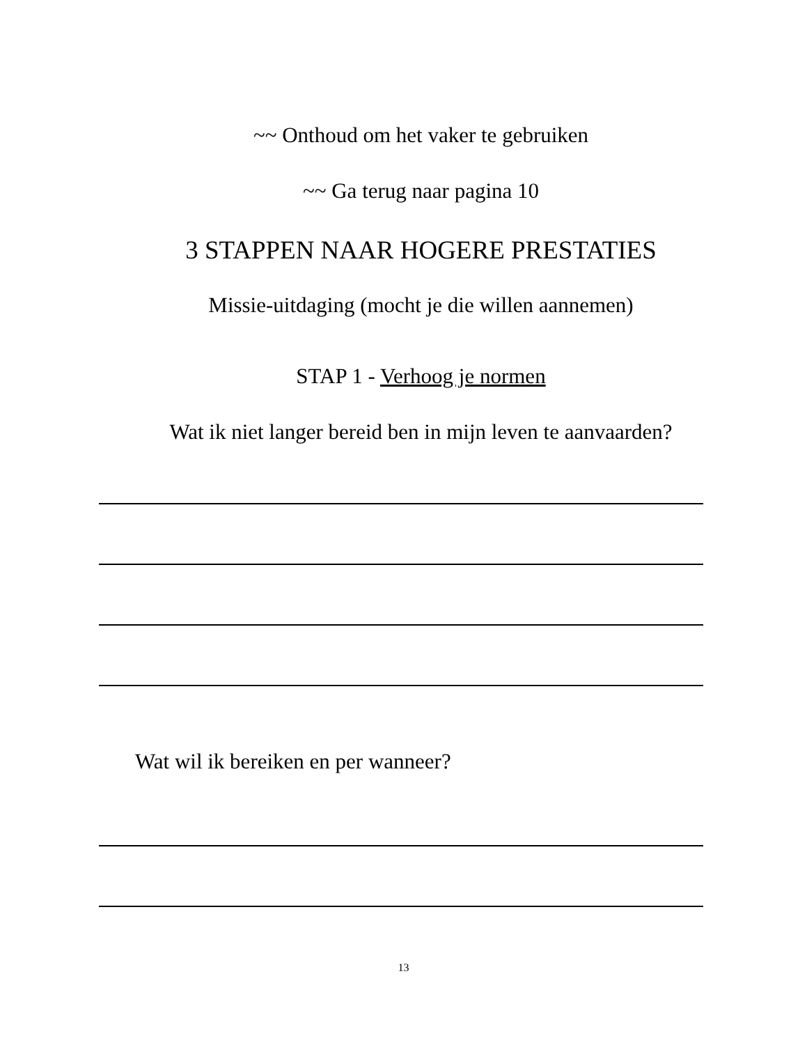~~ Onthoud om het vaker te gebruiken
~~ Ga terug naar pagina 10
3 STAPPEN NAAR HOGERE PRESTATIES
Missie-uitdaging (mocht je die willen aannemen)
STAP 1 - Verhoog je normen
Wat ik niet langer bereid ben in mijn leven te aanvaarden?
Wat wil ik bereiken en per wanneer?
13